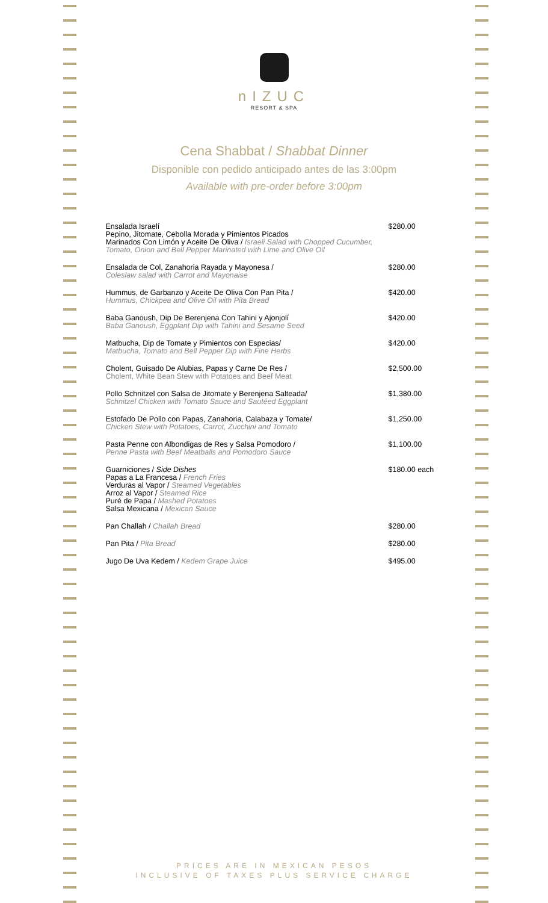nIZUC
RESORT & SPA
Cena Shabbat / Shabbat Dinner
Disponible con pedido anticipado antes de las 3:00pm
Available with pre-order before 3:00pm
Ensalada Israelí
Pepino, Jitomate, Cebolla Morada y Pimientos Picados
Marinados Con Limón y Aceite De Oliva / Israeli Salad with Chopped Cucumber, Tomato, Onion and Bell Pepper Marinated with Lime and Olive Oil
$280.00
Ensalada de Col, Zanahoria Rayada y Mayonesa /
Coleslaw salad with Carrot and Mayonaise
$280.00
Hummus, de Garbanzo y Aceite De Oliva Con Pan Pita /
Hummus, Chickpea and Olive Oil with Pita Bread
$420.00
Baba Ganoush, Dip De Berenjena Con Tahini y Ajonjolí
Baba Ganoush, Eggplant Dip with Tahini and Sesame Seed
$420.00
Matbucha, Dip de Tomate y Pimientos con Especias/
Matbucha, Tomato and Bell Pepper Dip with Fine Herbs
$420.00
Cholent, Guisado De Alubias, Papas y Carne De Res /
Cholent, White Bean Stew with Potatoes and Beef Meat
$2,500.00
Pollo Schnitzel con Salsa de Jitomate y Berenjena Salteada/
Schnitzel Chicken with Tomato Sauce and Sautéed Eggplant
$1,380.00
Estofado De Pollo con Papas, Zanahoria, Calabaza y Tomate/
Chicken Stew with Potatoes, Carrot, Zucchini and Tomato
$1,250.00
Pasta Penne con Albondigas de Res y Salsa Pomodoro /
Penne Pasta with Beef Meatballs and Pomodoro Sauce
$1,100.00
Guarniciones / Side Dishes
Papas a La Francesa / French Fries
Verduras al Vapor / Steamed Vegetables
Arroz al Vapor / Steamed Rice
Puré de Papa / Mashed Potatoes
Salsa Mexicana / Mexican Sauce
$180.00 each
Pan Challah / Challah Bread $280.00
Pan Pita / Pita Bread $280.00
Jugo De Uva Kedem / Kedem Grape Juice $495.00
PRICES ARE IN MEXICAN PESOS
INCLUSIVE OF TAXES PLUS SERVICE CHARGE